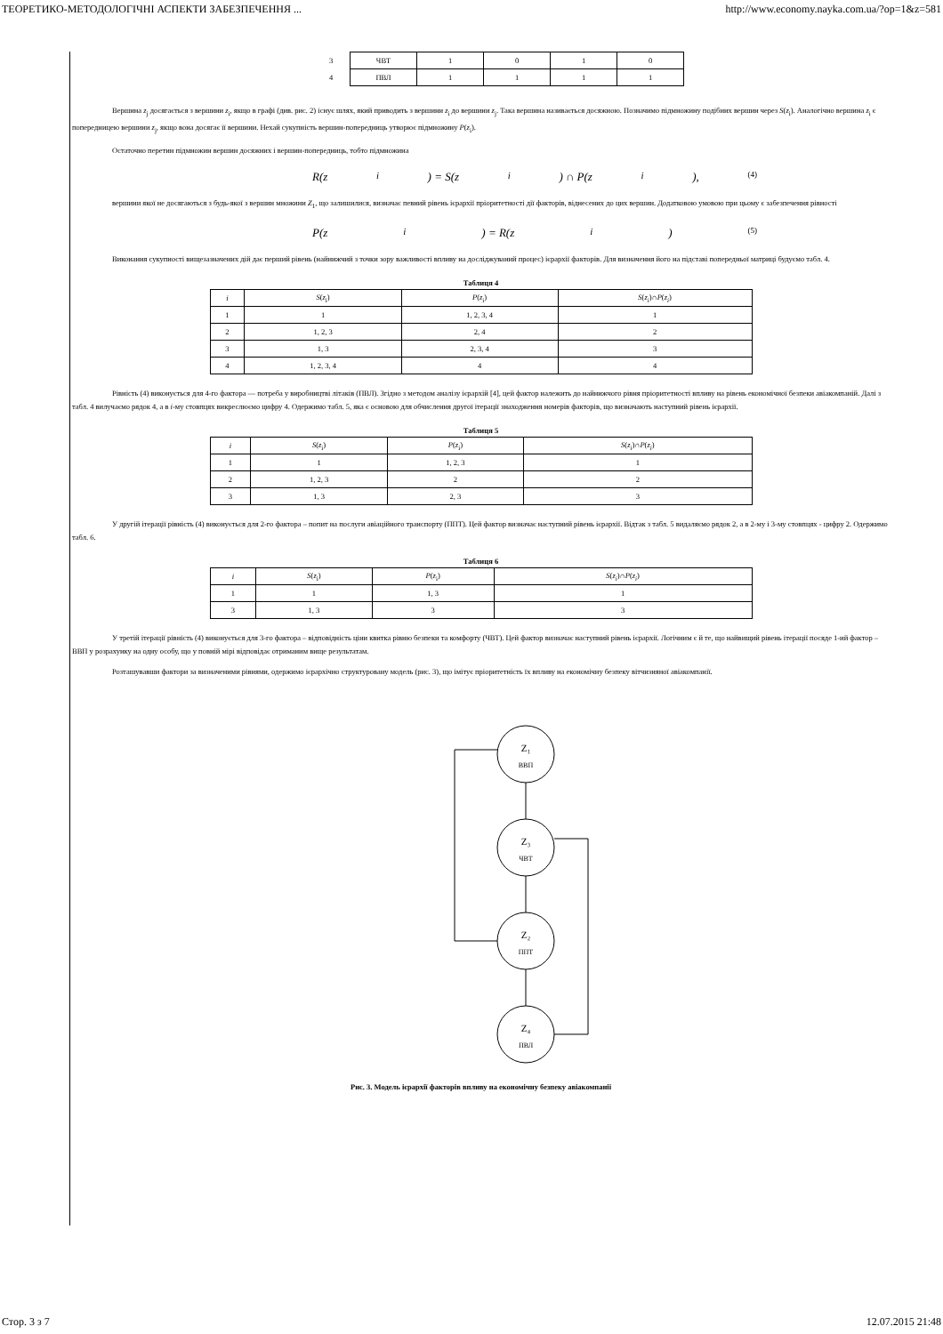ТЕОРЕТИКО-МЕТОДОЛОГІЧНІ АСПЕКТИ ЗАБЕЗПЕЧЕННЯ ... http://www.economy.nayka.com.ua/?op=1&z=581
| 3 | ЧВТ | 1 | 0 | 1 | 0 |
| 4 | ПВЛ | 1 | 1 | 1 | 1 |
Вершина z<sub>j</sub> досягається з вершини z<sub>i</sub>, якщо в графі (див. рис. 2) існує шлях, який приводить з вершини z<sub>i</sub> до вершини z<sub>j</sub>. Така вершина називається досяжною. Позначимо підмножину подібних вершин через S(z<sub>i</sub>). Аналогічно вершина z<sub>i</sub> є попередницею вершини z<sub>j</sub>, якщо вона досягає її вершини. Нехай сукупність вершин-попередниць утворює підмножину P(z<sub>i</sub>).
Остаточно перетин підмножин вершин досяжних і вершин-попередниць, тобто підмножина
R(z<sub>i</sub>) = S(z<sub>i</sub>) ∩ P(z<sub>i</sub>), (4)
вершини якої не досягаються з будь-якої з вершин множини Z<sub>1</sub>, що залишилися, визначає певний рівень ієрархії пріоритетності дії факторів, віднесених до цих вершин. Додатковою умовою при цьому є забезпечення рівності
P(z<sub>i</sub>) = R(z<sub>i</sub>) (5)
Виконання сукупності вищезазначених дій дає перший рівень (найнижчий з точки зору важливості впливу на досліджуваний процес) ієрархії факторів. Для визначення його на підставі попередньої матриці будуємо табл. 4.
Таблиця 4
| i | S ( z<sub>i</sub>) | P ( z<sub>i</sub>) | S ( z<sub>i</sub> )∩ P ( z<sub>i</sub> ) |
| --- | --- | --- | --- |
| 1 | 1 | 1, 2, 3, 4 | 1 |
| 2 | 1, 2, 3 | 2, 4 | 2 |
| 3 | 1, 3 | 2, 3, 4 | 3 |
| 4 | 1, 2, 3, 4 | 4 | 4 |
Рівність (4) виконується для 4-го фактора — потреба у виробництві літаків (ПВЛ). Згідно з методом аналізу ієрархій [4], цей фактор належить до найнижчого рівня пріоритетності впливу на рівень економічної безпеки авіакомпаній. Далі з табл. 4 вилучаємо рядок 4, а в i-му стовпцях викреслюємо цифру 4. Одержимо табл. 5, яка є основою для обчислення другої ітерації знаходження номерів факторів, що визначають наступний рівень ієрархії.
Таблиця 5
| i | S ( z<sub>i</sub>) | P ( z<sub>i</sub>) | S ( z<sub>i</sub> )∩ P ( z<sub>i</sub> ) |
| --- | --- | --- | --- |
| 1 | 1 | 1, 2, 3 | 1 |
| 2 | 1, 2, 3 | 2 | 2 |
| 3 | 1, 3 | 2, 3 | 3 |
У другій ітерації рівність (4) виконується для 2-го фактора – попит на послуги авіаційного транспорту (ППТ). Цей фактор визначає наступний рівень ієрархії. Відтак з табл. 5 видаляємо рядок 2, а в 2-му і 3-му стовпцях - цифру 2. Одержимо табл. 6.
Таблиця 6
| i | S ( z<sub>i</sub>) | P ( z<sub>i</sub>) | S ( z<sub>i</sub> )∩ P ( z<sub>i</sub> ) |
| --- | --- | --- | --- |
| 1 | 1 | 1, 3 | 1 |
| 3 | 1, 3 | 3 | 3 |
У третій ітерації рівність (4) виконується для 3-го фактора – відповідність ціни квитка рівню безпеки та комфорту (ЧВТ). Цей фактор визначає наступний рівень ієрархії. Логічним є й те, що найвищий рівень ітерації посяде 1-ий фактор – ВВП у розрахунку на одну особу, що у повній мірі відповідає отриманим вище результатам.
Розташувавши фактори за визначеними рівнями, одержимо ієрархічно структуровану модель (рис. 3), що імітує пріоритетність їх впливу на економічну безпеку вітчизняної авіакомпанії.
Z₁
ВВП
Z₃
ЧВТ
Z₂
ППТ
Z₄
ПВЛ
Рис. 3. Модель ієрархії факторів впливу на економічну безпеку авіакомпанії
Стор. 3 з 7 12.07.2015 21:48